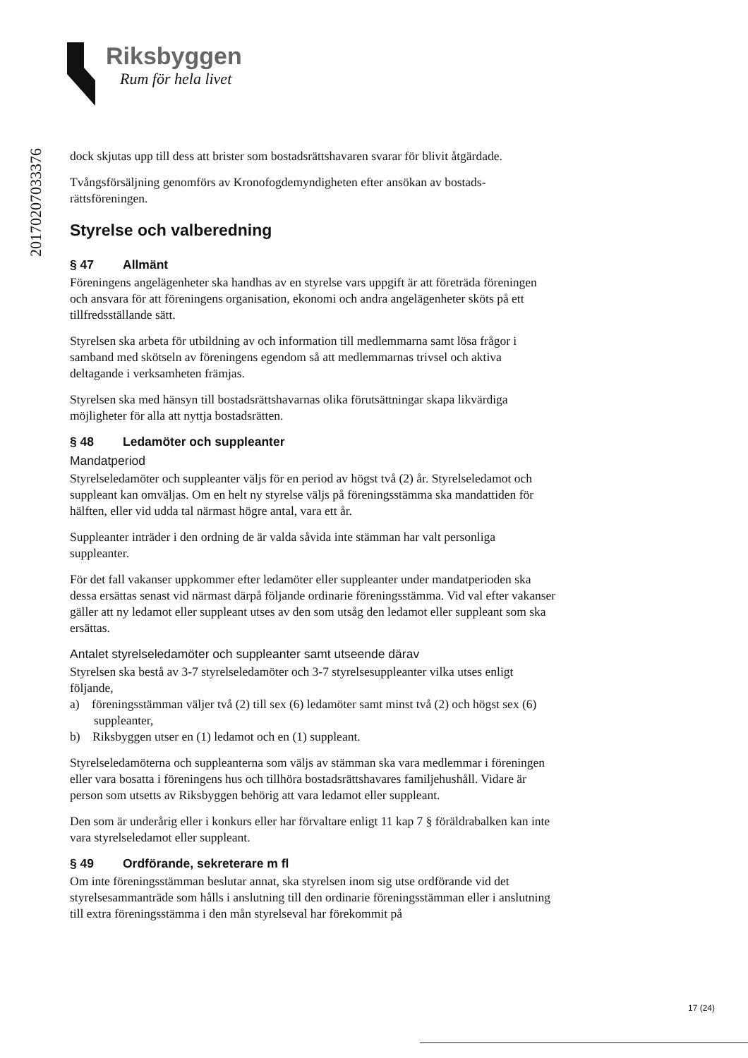Riksbyggen
Rum för hela livet
20170207033376
dock skjutas upp till dess att brister som bostadsrättshavaren svarar för blivit åtgärdade.
Tvångsförsäljning genomförs av Kronofogdemyndigheten efter ansökan av bostads­rättsföreningen.
Styrelse och valberedning
§ 47 Allmänt
Föreningens angelägenheter ska handhas av en styrelse vars uppgift är att företräda föreningen och ansvara för att föreningens organisation, ekonomi och andra angelägenheter sköts på ett tillfredsställande sätt.
Styrelsen ska arbeta för utbildning av och information till medlemmarna samt lösa frågor i samband med skötseln av föreningens egendom så att medlemmarnas trivsel och aktiva deltagande i verksamheten främjas.
Styrelsen ska med hänsyn till bostadsrättshavarnas olika förutsättningar skapa likvärdiga möjligheter för alla att nyttja bostadsrätten.
§ 48 Ledamöter och suppleanter
Mandatperiod
Styrelseledamöter och suppleanter väljs för en period av högst två (2) år. Styrel­seledamot och suppleant kan omväljas. Om en helt ny styrelse väljs på förenings­stämma ska mandattiden för hälften, eller vid udda tal närmast högre antal, vara ett år.
Suppleanter inträder i den ordning de är valda såvida inte stämman har valt personliga suppleanter.
För det fall vakanser uppkommer efter ledamöter eller suppleanter under man­datperioden ska dessa ersättas senast vid närmast därpå följande ordinarie förenings­stämma. Vid val efter vakanser gäller att ny ledamot eller suppleant utses av den som utsåg den ledamot eller suppleant som ska ersättas.
Antalet styrelseledamöter och suppleanter samt utseende därav
Styrelsen ska bestå av 3-7 styrelseledamöter och 3-7 styrelsesuppleanter vilka utses enligt följande,
a) föreningsstämman väljer två (2) till sex (6) ledamöter samt minst två (2) och högst sex (6) suppleanter,
b) Riksbyggen utser en (1) ledamot och en (1) suppleant.
Styrelseledamöterna och suppleanterna som väljs av stämman ska vara medlemmar i föreningen eller vara bosatta i föreningens hus och tillhöra bostadsrättshavares familjehushåll. Vidare är person som utsetts av Riksbyggen behörig att vara ledamot eller suppleant.
Den som är underårig eller i konkurs eller har förvaltare enligt 11 kap 7 § föräldrabalken kan inte vara styrelseledamot eller suppleant.
§ 49 Ordförande, sekreterare m fl
Om inte föreningsstämman beslutar annat, ska styrelsen inom sig utse ordförande vid det styrelsesammanträde som hålls i anslutning till den ordinarie föreningsstämman eller i anslutning till extra föreningsstämma i den mån styrelseval har förekommit på
17 (24)